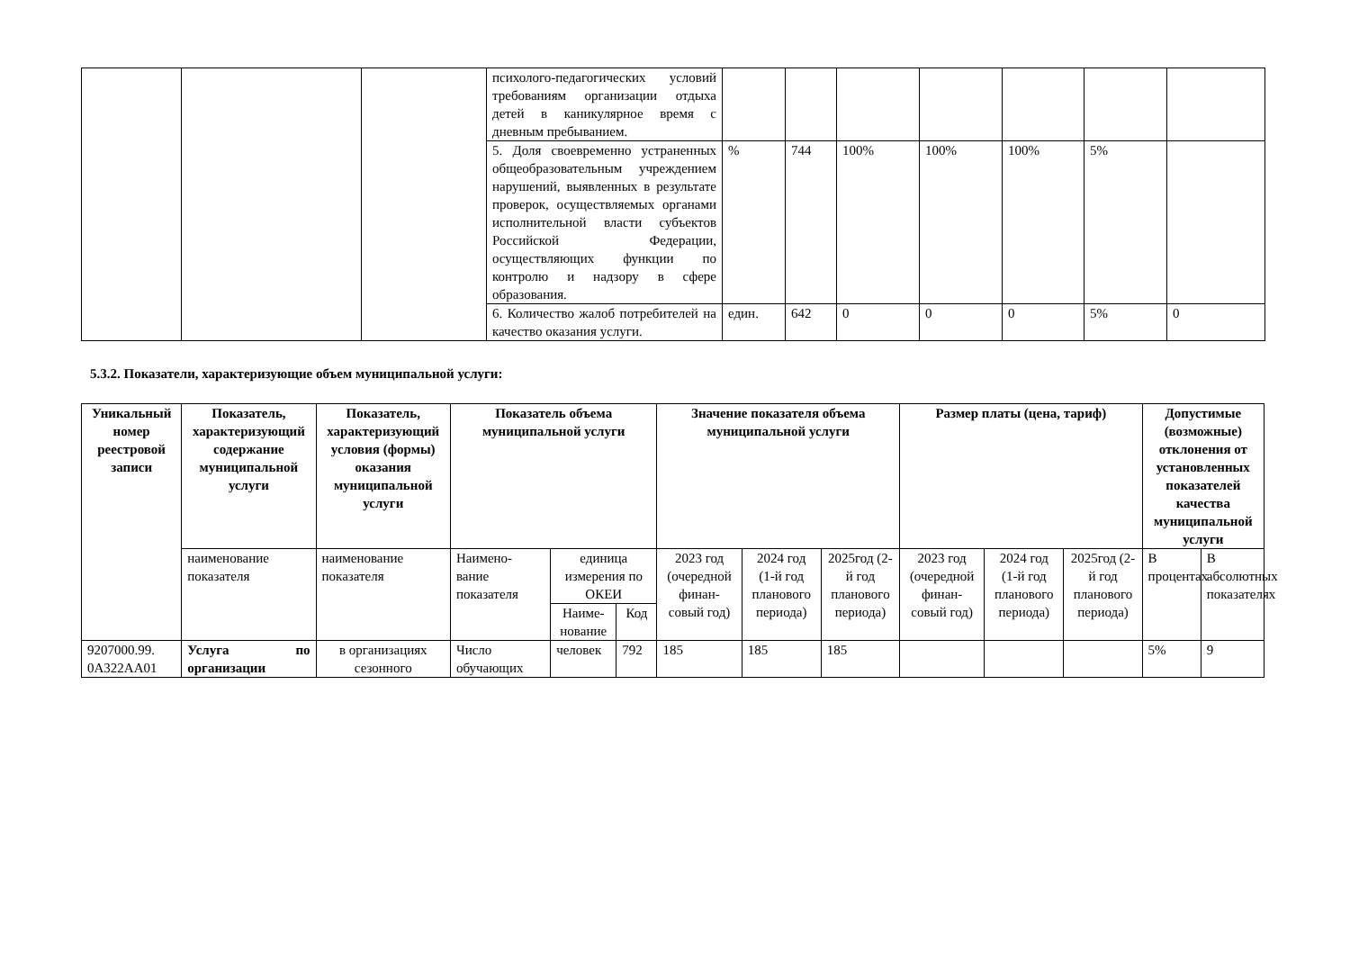| | | | психолого-педагогических условий требованиям организации отдыха детей в каникулярное время с дневным пребыванием. | | | | | | | |
| | | | 5. Доля своевременно устраненных общеобразовательным учреждением нарушений, выявленных в результате проверок, осуществляемых органами исполнительной власти субъектов Российской Федерации, осуществляющих функции по контролю и надзору в сфере образования. | % | 744 | 100% | 100% | 100% | 5% | |
| | | | 6. Количество жалоб потребителей на качество оказания услуги. | един. | 642 | 0 | 0 | 0 | 5% | 0 |
5.3.2. Показатели, характеризующие объем муниципальной услуги:
| Уникальный номер реестровой записи | Показатель, характеризующий содержание муниципальной услуги | Показатель, характеризующий условия (формы) оказания муниципальной услуги | Показатель объема муниципальной услуги | | | Значение показателя объема муниципальной услуги | | | Размер платы (цена, тариф) | | | Допустимые (возможные) отклонения от установленных показателей качества муниципальной услуги | |
| --- | --- | --- | --- | --- | --- | --- | --- | --- | --- | --- | --- | --- | --- |
| | наименование показателя | наименование показателя | Наимено-вание показателя | единица измерения по ОКЕИ | | 2023 год (очередной финан-совый год) | 2024 год (1-й год планового периода) | 2025год (2-й год планового периода) | 2023 год (очередной финан-совый год) | 2024 год (1-й год планового периода) | 2025год (2-й год планового периода) | В процентах | В абсолютных показателях |
| | | | | Наиме-нование | Код | | | | | | | | |
| 9207000.99. 0А322АА01 | Услуга по организации | в организациях сезонного | Число обучающих | человек | 792 | 185 | 185 | 185 | | | | 5% | 9 |